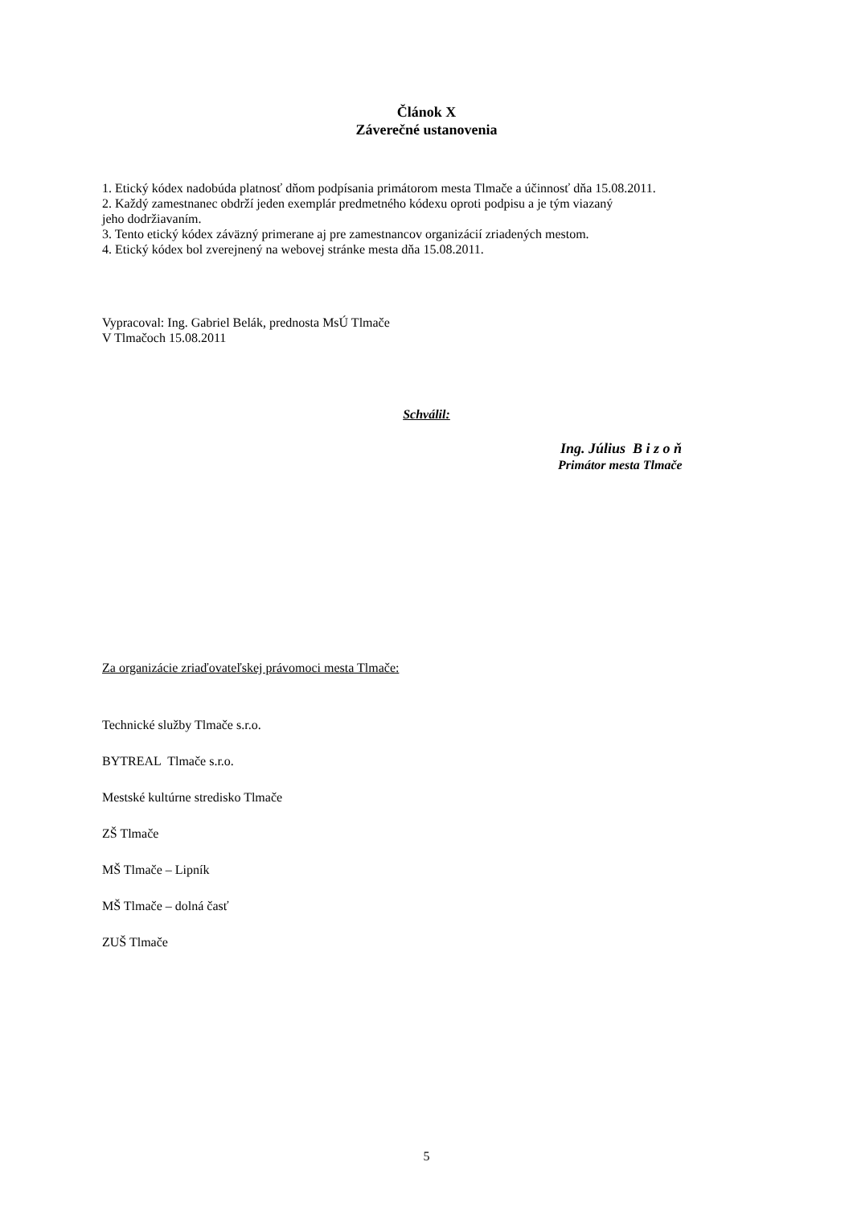Článok X
Záverečné ustanovenia
1. Etický kódex nadobúda platnosť dňom podpísania primátorom mesta Tlmače a účinnosť dňa 15.08.2011.
2. Každý zamestnanec obdrží jeden exemplár predmetného kódexu oproti podpisu a je tým viazaný
jeho dodržiavaním.
3. Tento etický kódex záväzný primerane aj pre zamestnancov organizácií zriadených mestom.
4. Etický kódex bol zverejnený na webovej stránke mesta dňa 15.08.2011.
Vypracoval: Ing. Gabriel Belák, prednosta MsÚ Tlmače
V Tlmačoch 15.08.2011
Schválil:
Ing. Július B i z o ň
Primátor mesta Tlmače
Za organizácie zriaďovateľskej právomoci mesta Tlmače:
Technické služby Tlmače s.r.o.
BYTREAL Tlmače s.r.o.
Mestské kultúrne stredisko Tlmače
ZŠ Tlmače
MŠ Tlmače – Lipník
MŠ Tlmače – dolná časť
ZUŠ Tlmače
5